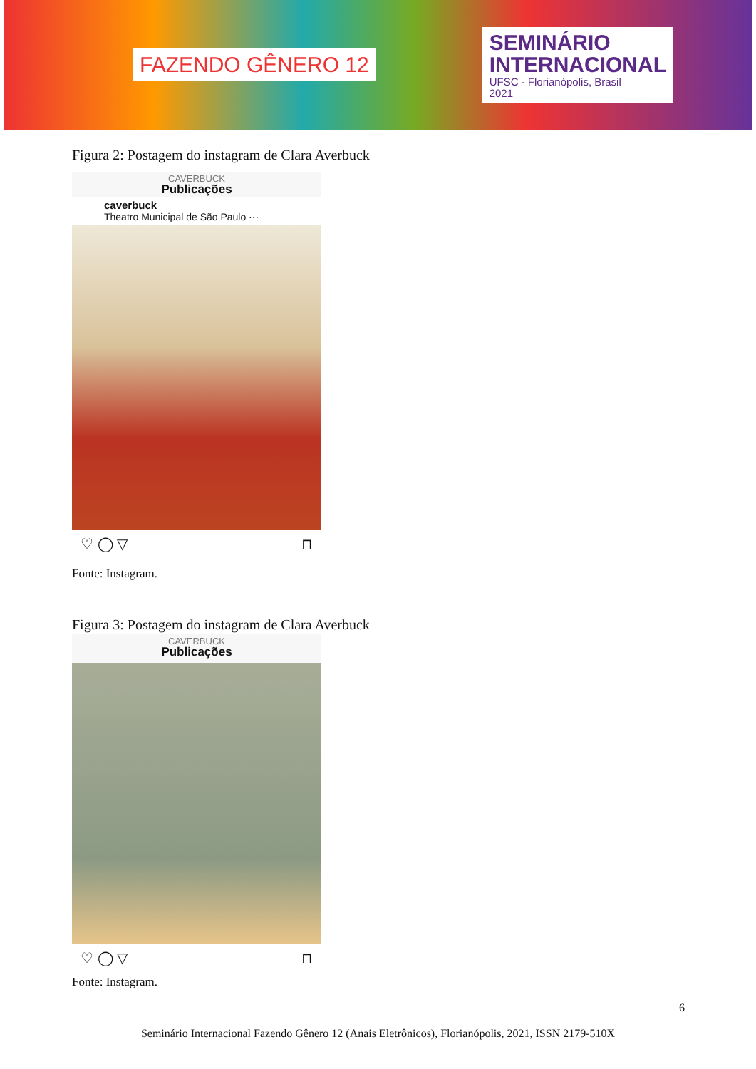FAZENDO GÊNERO 12
SEMINÁRIO
INTERNACIONAL
UFSC - Florianópolis, Brasil
2021
Figura 2: Postagem do instagram de Clara Averbuck
CAVERBUCK
Publicações
caverbuck
Theatro Municipal de São Paulo ···
♡ ◯ ▽ ⊓
Fonte: Instagram.
Figura 3: Postagem do instagram de Clara Averbuck
CAVERBUCK
Publicações
♡ ◯ ▽ ⊓
Fonte: Instagram.
6
Seminário Internacional Fazendo Gênero 12 (Anais Eletrônicos), Florianópolis, 2021, ISSN 2179-510X